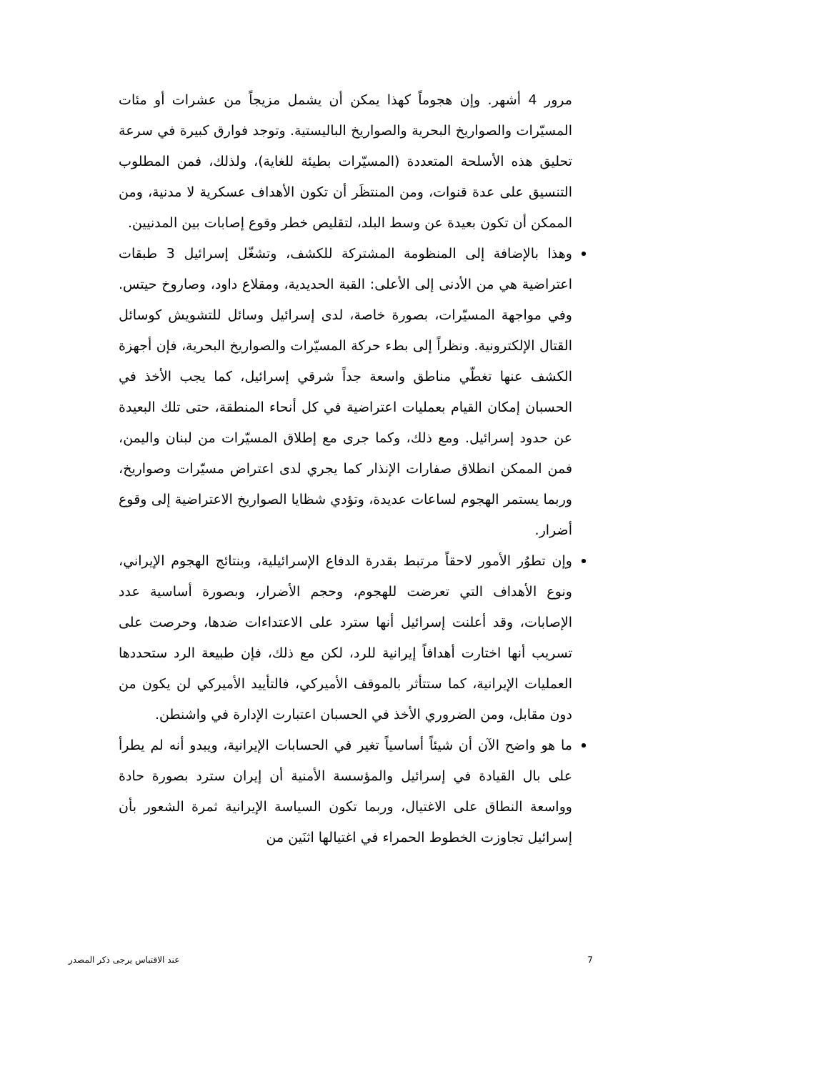مرور 4 أشهر. وإن هجوماً كهذا يمكن أن يشمل مزيجاً من عشرات أو مئات المسيّرات والصواريخ البحرية والصواريخ الباليستية. وتوجد فوارق كبيرة في سرعة تحليق هذه الأسلحة المتعددة (المسيّرات بطيئة للغاية)، ولذلك، فمن المطلوب التنسيق على عدة قنوات، ومن المنتظَر أن تكون الأهداف عسكرية لا مدنية، ومن الممكن أن تكون بعيدة عن وسط البلد، لتقليص خطر وقوع إصابات بين المدنيين.
وهذا بالإضافة إلى المنظومة المشتركة للكشف، وتشغّل إسرائيل 3 طبقات اعتراضية هي من الأدنى إلى الأعلى: القبة الحديدية، ومقلاع داود، وصاروخ حيتس. وفي مواجهة المسيّرات، بصورة خاصة، لدى إسرائيل وسائل للتشويش كوسائل القتال الإلكترونية. ونظراً إلى بطء حركة المسيّرات والصواريخ البحرية، فإن أجهزة الكشف عنها تغطّي مناطق واسعة جداً شرقي إسرائيل، كما يجب الأخذ في الحسبان إمكان القيام بعمليات اعتراضية في كل أنحاء المنطقة، حتى تلك البعيدة عن حدود إسرائيل. ومع ذلك، وكما جرى مع إطلاق المسيّرات من لبنان واليمن، فمن الممكن انطلاق صفارات الإنذار كما يجري لدى اعتراض مسيّرات وصواريخ، وربما يستمر الهجوم لساعات عديدة، وتؤدي شظايا الصواريخ الاعتراضية إلى وقوع أضرار.
وإن تطوُر الأمور لاحقاً مرتبط بقدرة الدفاع الإسرائيلية، وبنتائج الهجوم الإيراني، ونوع الأهداف التي تعرضت للهجوم، وحجم الأضرار، وبصورة أساسية عدد الإصابات، وقد أعلنت إسرائيل أنها سترد على الاعتداءات ضدها، وحرصت على تسريب أنها اختارت أهدافاً إيرانية للرد، لكن مع ذلك، فإن طبيعة الرد ستحددها العمليات الإيرانية، كما ستتأثر بالموقف الأميركي، فالتأييد الأميركي لن يكون من دون مقابل، ومن الضروري الأخذ في الحسبان اعتبارت الإدارة في واشنطن.
ما هو واضح الآن أن شيئاً أساسياً تغير في الحسابات الإيرانية، ويبدو أنه لم يطرأ على بال القيادة في إسرائيل والمؤسسة الأمنية أن إيران سترد بصورة حادة وواسعة النطاق على الاغتيال، وربما تكون السياسة الإيرانية ثمرة الشعور بأن إسرائيل تجاوزت الخطوط الحمراء في اغتيالها اثنَين من
7 عند الاقتباس يرجى ذكر المصدر